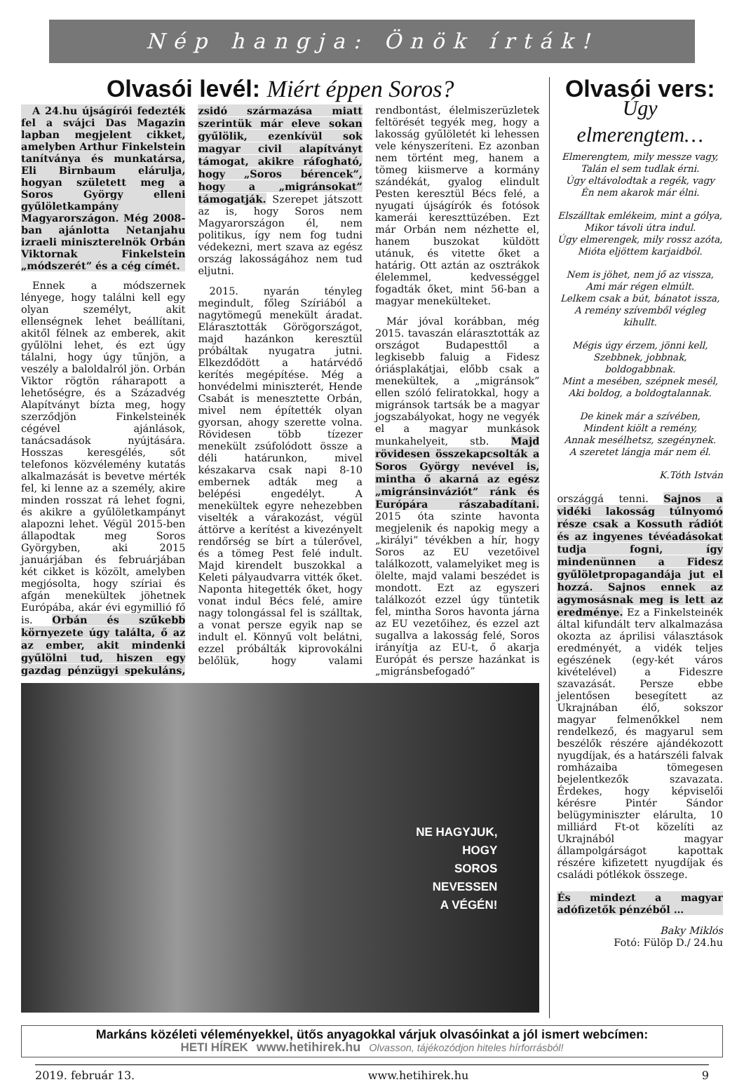Nép hangja: Önök írták!
Olvasói levél: Miért éppen Soros?
A 24.hu újságírói fedezték fel a svájci Das Magazin lapban megjelent cikket, amelyben Arthur Finkelstein tanítványa és munkatársa, Eli Birnbaum elárulja, hogyan született meg a Soros György elleni gyűlöletkampány Magyarországon. Még 2008-ban ajánlotta Netanjahu izraeli miniszterelnök Orbán Viktornak Finkelstein „módszerét” és a cég címét.
Ennek a módszernek lényege, hogy találni kell egy olyan személyt, akit ellenségnek lehet beállítani, akitől félnek az emberek, akit gyűlölni lehet, és ezt úgy tálalni, hogy úgy tűnjön, a veszély a baloldalról jön. Orbán Viktor rögtön ráharapott a lehetőségre, és a Századvég Alapítványt bízta meg, hogy szerződjön Finkelsteinék cégével ajánlások, tanácsadások nyújtására. Hosszas keresgélés, sőt telefonos közvélemény kutatás alkalmazását is bevetve mérték fel, ki lenne az a személy, akire minden rosszat rá lehet fogni, és akikre a gyűlöletkampányt alapozni lehet. Végül 2015-ben állapodtak meg Soros Györgyben, aki 2015 januárjában és februárjában két cikket is közölt, amelyben megjósolta, hogy szíriai és afgán menekültek jöhetnek Európába, akár évi egymillió fő is. Orbán és szűkebb környezete úgy találta, ő az az ember, akit mindenki gyűlölni tud, hiszen egy gazdag pénzügyi spekuláns, zsidó származása miatt szerintük már eleve sokan gyűlölik, ezenkívül sok magyar civil alapítványt támogat, akikre ráfogható, hogy „Soros bérencek”, hogy a „migránsokat” támogatják. Szerepet játszott az is, hogy Soros nem Magyarországon él, nem politikus, így nem fog tudni védekezni, mert szava az egész ország lakosságához nem tud eljutni.
2015. nyarán tényleg megindult, főleg Szíriából a nagytömegű menekült áradat. Elárasztották Görögországot, majd hazánkon keresztül próbáltak nyugatra jutni. Elkezdődött a határvédő kerítés megépítése. Még a honvédelmi miniszterét, Hende Csabát is menesztette Orbán, mivel nem építették olyan gyorsan, ahogy szerette volna. Rövidesen több tízezer menekült zsúfolódott össze a déli határunkon, mivel készakarva csak napi 8-10 embernek adták meg a belépési engedélyt. A menekültek egyre nehezebben viselték a várakozást, végül áttörve a kerítést a kivezényelt rendőrség se bírt a túlerővel, és a tömeg Pest felé indult. Majd kirendelt buszokkal a Keleti pályaudvarra vitték őket. Naponta hitegették őket, hogy vonat indul Bécs felé, amire nagy tolongással fel is szálltak, a vonat persze egyik nap se indult el. Könnyű volt belátni, ezzel próbálták kiprovokálni belőlük, hogy valami rendbontást, élelmiszerüzletek feltörését tegyék meg, hogy a lakosság gyűlöletét ki lehessen vele kényszeríteni. Ez azonban nem történt meg, hanem a tömeg kiismerve a kormány szándékát, gyalog elindult Pesten keresztül Bécs felé, a nyugati újságírók és fotósok kamerái kereszttüzében. Ezt már Orbán nem nézhette el, hanem buszokat küldött utánuk, és vitette őket a határig. Ott aztán az osztrákok élelemmel, kedvességgel fogadták őket, mint 56-ban a magyar menekülteket.
Már jóval korábban, még 2015. tavaszán elárasztották az országot Budapesttől a legkisebb faluig a Fidesz óriásplakátjai, előbb csak a menekültek, a „migránsok” ellen szóló feliratokkal, hogy a migránsok tartsák be a magyar jogszabályokat, hogy ne vegyék el a magyar munkások munkahelyeit, stb. Majd rövidesen összekapcsolták a Soros György nevével is, mintha ő akarná az egész „migránsinváziót” ránk és Európára rászabadítani. 2015 óta szinte havonta megjelenik és napokig megy a „királyi” tévékben a hír, hogy Soros az EU vezetőivel találkozott, valamelyiket meg is ölelte, majd valami beszédet is mondott. Ezt az egyszeri találkozót ezzel úgy tüntetik fel, mintha Soros havonta járna az EU vezetőihez, és ezzel azt sugallva a lakosság felé, Soros irányítja az EU-t, ő akarja Európát és persze hazánkat is „migránsbefogadó”
NE HAGYJUK,
HOGY
SOROS
NEVESSEN
A VÉGÉN!
Olvasói vers:
Úgy elmerengtem…
Elmerengtem, mily messze vagy,
Talán el sem tudlak érni.
Úgy eltávolodtak a regék, vagy
Én nem akarok már élni.
Elszálltak emlékeim, mint a gólya,
Mikor távoli útra indul.
Úgy elmerengek, mily rossz azóta,
Mióta eljöttem karjaidból.
Nem is jöhet, nem jő az vissza,
Ami már régen elmúlt.
Lelkem csak a bút, bánatot issza,
A remény szívemből végleg kihullt.
Mégis úgy érzem, jönni kell,
Szebbnek, jobbnak, boldogabbnak.
Mint a mesében, szépnek mesél,
Aki boldog, a boldogtalannak.
De kinek már a szívében,
Mindent kiölt a remény,
Annak mesélhetsz, szegénynek.
A szeretet lángja már nem él.
K.Tóth István
országgá tenni. Sajnos a vidéki lakosság túlnyomó része csak a Kossuth rádiót és az ingyenes tévéadásokat tudja fogni, így mindenünnen a Fidesz gyűlöletpropagandája jut el hozzá. Sajnos ennek az agymosásnak meg is lett az eredménye. Ez a Finkelsteinék által kifundált terv alkalmazása okozta az áprilisi választások eredményét, a vidék teljes egészének (egy-két város kivételével) a Fideszre szavazását. Persze ebbe jelentősen besegített az Ukrajnában élő, sokszor magyar felmenőkkel nem rendelkező, és magyarul sem beszélők részére ajándékozott nyugdíjak, és a határszéli falvak romházaiba tömegesen bejelentkezők szavazata. Érdekes, hogy képviselői kérésre Pintér Sándor belügyminiszter elárulta, 10 milliárd Ft-ot közelíti az Ukrajnából magyar állampolgárságot kapottak részére kifizetett nyugdíjak és családi pótlékok összege.
És mindezt a magyar adófizetők pénzéből …
Baky Miklós
Fotó: Fülöp D./ 24.hu
Markáns közéleti véleményekkel, ütős anyagokkal várjuk olvasóinkat a jól ismert webcímen:
HETI HÍREK www.hetihirek.hu Olvasson, tájékozódjon hiteles hírforrásból!
2019. február 13. www.hetihirek.hu 9